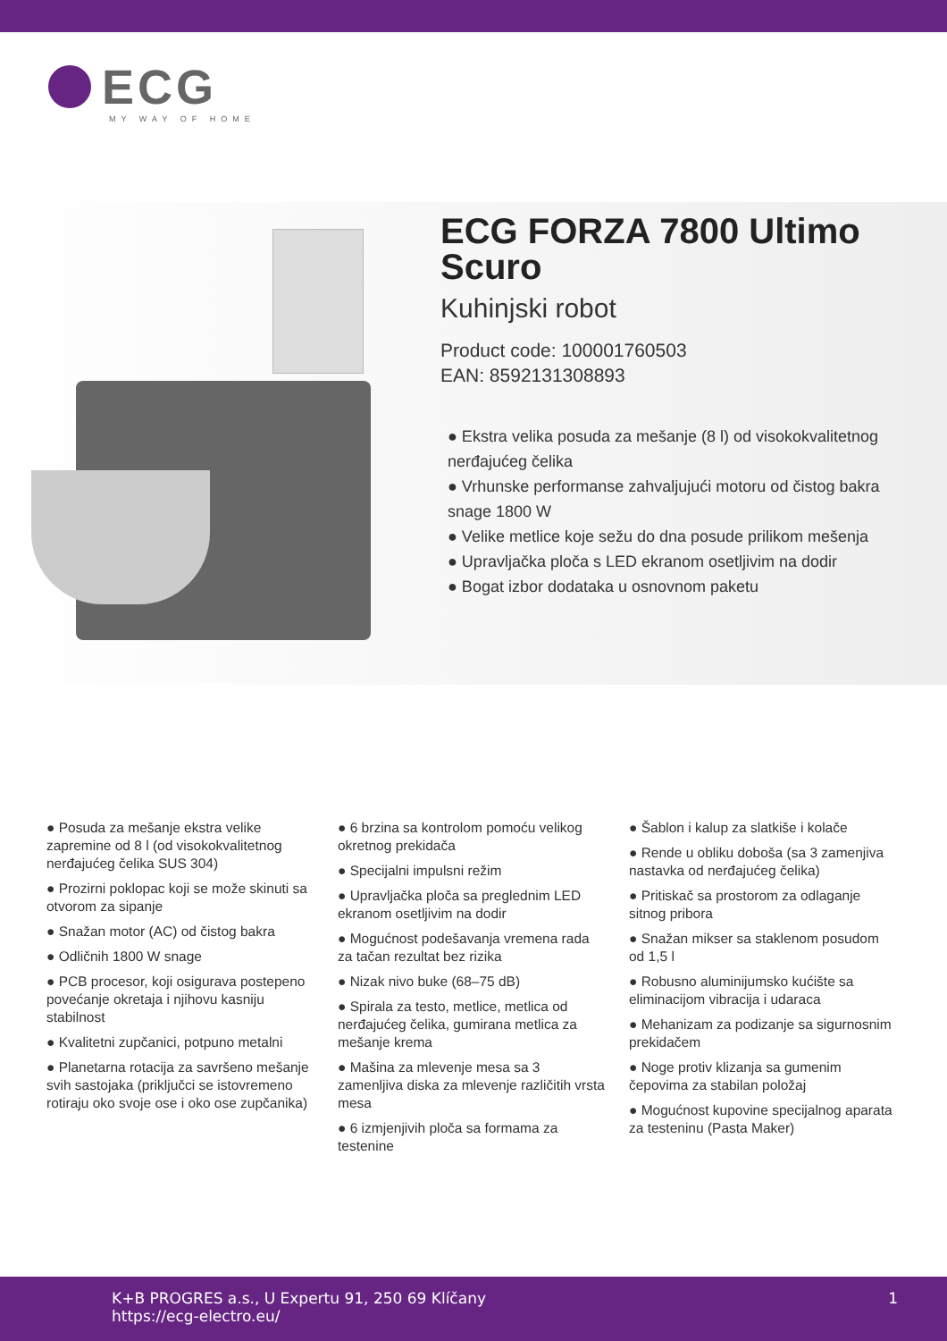ECG
MY WAY OF HOME
ECG FORZA 7800 Ultimo Scuro
Kuhinjski robot
Product code: 100001760503
EAN: 8592131308893
● Ekstra velika posuda za mešanje (8 l) od visokokvalitetnog nerđajućeg čelika
● Vrhunske performanse zahvaljujući motoru od čistog bakra snage 1800 W
● Velike metlice koje sežu do dna posude prilikom mešenja
● Upravljačka ploča s LED ekranom osetljivim na dodir
● Bogat izbor dodataka u osnovnom paketu
● Posuda za mešanje ekstra velike zapremine od 8 l (od visokokvalitetnog nerđajućeg čelika SUS 304)
● Prozirni poklopac koji se može skinuti sa otvorom za sipanje
● Snažan motor (AC) od čistog bakra
● Odličnih 1800 W snage
● PCB procesor, koji osigurava postepeno povećanje okretaja i njihovu kasniju stabilnost
● Kvalitetni zupčanici, potpuno metalni
● Planetarna rotacija za savršeno mešanje svih sastojaka (priključci se istovremeno rotiraju oko svoje ose i oko ose zupčanika)
● 6 brzina sa kontrolom pomoću velikog okretnog prekidača
● Specijalni impulsni režim
● Upravljačka ploča sa preglednim LED ekranom osetljivim na dodir
● Mogućnost podešavanja vremena rada za tačan rezultat bez rizika
● Nizak nivo buke (68–75 dB)
● Spirala za testo, metlice, metlica od nerđajućeg čelika, gumirana metlica za mešanje krema
● Mašina za mlevenje mesa sa 3 zamenljiva diska za mlevenje različitih vrsta mesa
● 6 izmjenjivih ploča sa formama za testenine
● Šablon i kalup za slatkiše i kolače
● Rende u obliku doboša (sa 3 zamenjiva nastavka od nerđajućeg čelika)
● Pritiskač sa prostorom za odlaganje sitnog pribora
● Snažan mikser sa staklenom posudom od 1,5 l
● Robusno aluminijumsko kućište sa eliminacijom vibracija i udaraca
● Mehanizam za podizanje sa sigurnosnim prekidačem
● Noge protiv klizanja sa gumenim čepovima za stabilan položaj
● Mogućnost kupovine specijalnog aparata za testeninu (Pasta Maker)
K+B PROGRES a.s., U Expertu 91, 250 69 Klíčany
https://ecg-electro.eu/
1